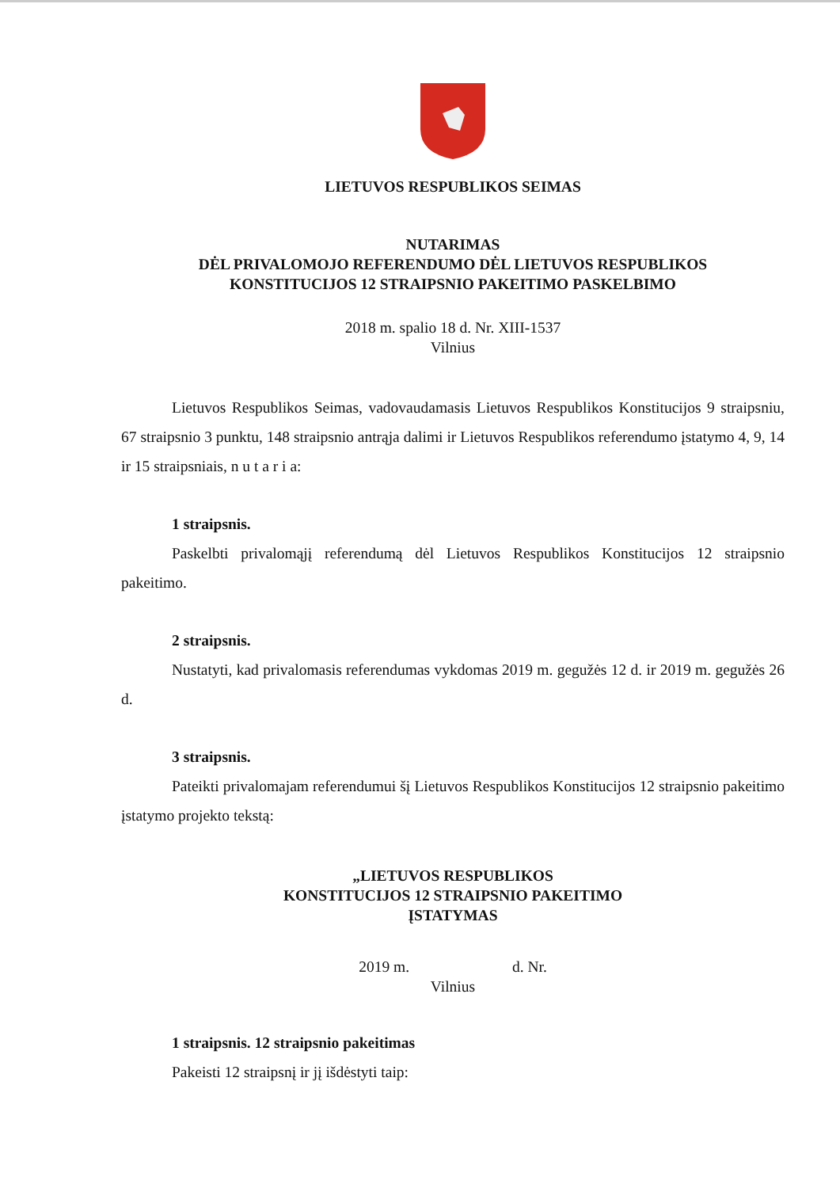LIETUVOS RESPUBLIKOS SEIMAS
NUTARIMAS
DĖL PRIVALOMOJO REFERENDUMO DĖL LIETUVOS RESPUBLIKOS
KONSTITUCIJOS 12 STRAIPSNIO PAKEITIMO PASKELBIMO
2018 m. spalio 18 d. Nr. XIII-1537
Vilnius
Lietuvos Respublikos Seimas, vadovaudamasis Lietuvos Respublikos Konstitucijos 9 straipsniu, 67 straipsnio 3 punktu, 148 straipsnio antrąja dalimi ir Lietuvos Respublikos referendumo įstatymo 4, 9, 14 ir 15 straipsniais, n u t a r i a:
1 straipsnis.
Paskelbti privalomąjį referendumą dėl Lietuvos Respublikos Konstitucijos 12 straipsnio pakeitimo.
2 straipsnis.
Nustatyti, kad privalomasis referendumas vykdomas 2019 m. gegužės 12 d. ir 2019 m. gegužės 26 d.
3 straipsnis.
Pateikti privalomajam referendumui šį Lietuvos Respublikos Konstitucijos 12 straipsnio pakeitimo įstatymo projekto tekstą:
„LIETUVOS RESPUBLIKOS
KONSTITUCIJOS 12 STRAIPSNIO PAKEITIMO
ĮSTATYMAS
2019 m. d. Nr.
Vilnius
1 straipsnis. 12 straipsnio pakeitimas
Pakeisti 12 straipsnį ir jį išdėstyti taip: